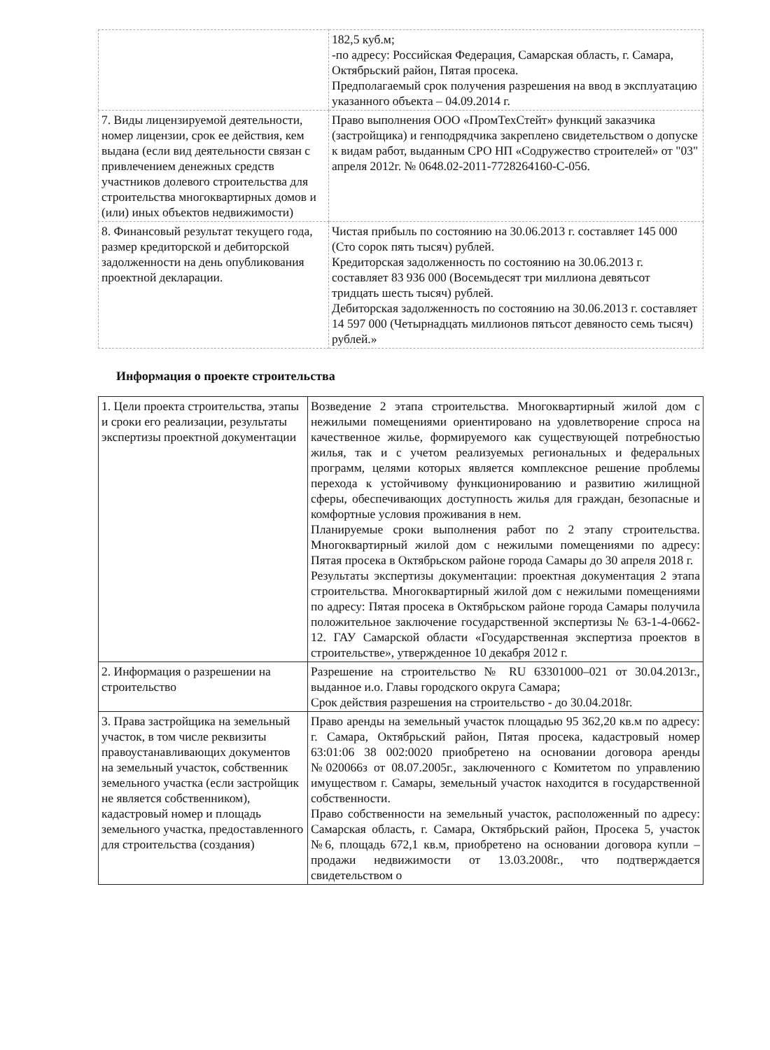| | 182,5 куб.м; -по адресу: Российская Федерация, Самарская область, г. Самара, Октябрьский район, Пятая просека. Предполагаемый срок получения разрешения на ввод в эксплуатацию указанного объекта – 04.09.2014 г. |
| 7. Виды лицензируемой деятельности, номер лицензии, срок ее действия, кем выдана (если вид деятельности связан с привлечением денежных средств участников долевого строительства для строительства многоквартирных домов и (или) иных объектов недвижимости) | Право выполнения ООО «ПромТехСтейт» функций заказчика (застройщика) и генподрядчика закреплено свидетельством о допуске к видам работ, выданным СРО НП «Содружество строителей» от "03" апреля 2012г. № 0648.02-2011-7728264160-С-056. |
| 8. Финансовый результат текущего года, размер кредиторской и дебиторской задолженности на день опубликования проектной декларации. | Чистая прибыль по состоянию на 30.06.2013 г. составляет 145 000 (Сто сорок пять тысяч) рублей. Кредиторская задолженность по состоянию на 30.06.2013 г. составляет 83 936 000 (Восемьдесят три миллиона девятьсот тридцать шесть тысяч) рублей. Дебиторская задолженность по состоянию на 30.06.2013 г. составляет 14 597 000 (Четырнадцать миллионов пятьсот девяносто семь тысяч) рублей.» |
Информация о проекте строительства
| 1. Цели проекта строительства, этапы и сроки его реализации, результаты экспертизы проектной документации | Возведение 2 этапа строительства. Многоквартирный жилой дом с нежилыми помещениями ориентировано на удовлетворение спроса на качественное жилье, формируемого как существующей потребностью жилья, так и с учетом реализуемых региональных и федеральных программ, целями которых является комплексное решение проблемы перехода к устойчивому функционированию и развитию жилищной сферы, обеспечивающих доступность жилья для граждан, безопасные и комфортные условия проживания в нем. Планируемые сроки выполнения работ по 2 этапу строительства. Многоквартирный жилой дом с нежилыми помещениями по адресу: Пятая просека в Октябрьском районе города Самары до 30 апреля 2018 г. Результаты экспертизы документации: проектная документация 2 этапа строительства. Многоквартирный жилой дом с нежилыми помещениями по адресу: Пятая просека в Октябрьском районе города Самары получила положительное заключение государственной экспертизы № 63-1-4-0662-12. ГАУ Самарской области «Государственная экспертиза проектов в строительстве», утвержденное 10 декабря 2012 г. |
| 2. Информация о разрешении на строительство | Разрешение на строительство № RU 63301000–021 от 30.04.2013г., выданное и.о. Главы городского округа Самара; Срок действия разрешения на строительство - до 30.04.2018г. |
| 3. Права застройщика на земельный участок, в том числе реквизиты правоустанавливающих документов на земельный участок, собственник земельного участка (если застройщик не является собственником), кадастровый номер и площадь земельного участка, предоставленного для строительства (создания) | Право аренды на земельный участок площадью 95 362,20 кв.м по адресу: г. Самара, Октябрьский район, Пятая просека, кадастровый номер 63:01:06 38 002:0020 приобретено на основании договора аренды №020066з от 08.07.2005г., заключенного с Комитетом по управлению имуществом г. Самары, земельный участок находится в государственной собственности. Право собственности на земельный участок, расположенный по адресу: Самарская область, г. Самара, Октябрьский район, Просека 5, участок №6, площадь 672,1 кв.м, приобретено на основании договора купли – продажи недвижимости от 13.03.2008г., что подтверждается свидетельством о |